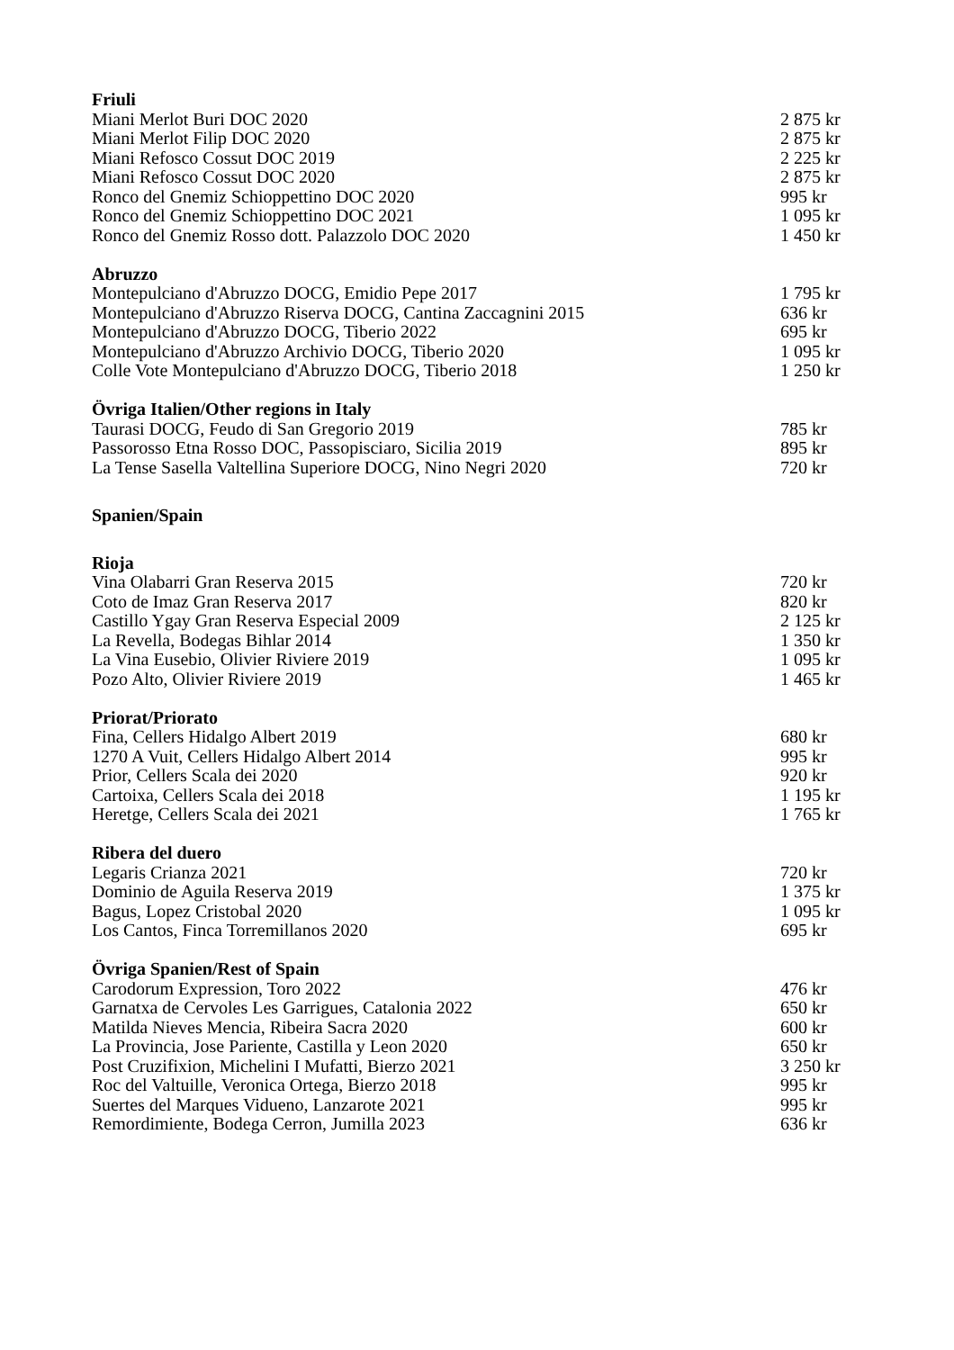Friuli
Miani Merlot Buri DOC 2020 2 875 kr
Miani Merlot Filip DOC 2020 2 875 kr
Miani Refosco Cossut DOC 2019 2 225 kr
Miani Refosco Cossut DOC 2020 2 875 kr
Ronco del Gnemiz Schioppettino DOC 2020 995 kr
Ronco del Gnemiz Schioppettino DOC 2021 1 095 kr
Ronco del Gnemiz Rosso dott. Palazzolo DOC 2020 1 450 kr
Abruzzo
Montepulciano d'Abruzzo DOCG, Emidio Pepe 2017 1 795 kr
Montepulciano d'Abruzzo Riserva DOCG, Cantina Zaccagnini 2015 636 kr
Montepulciano d'Abruzzo DOCG, Tiberio 2022 695 kr
Montepulciano d'Abruzzo Archivio DOCG, Tiberio 2020 1 095 kr
Colle Vote Montepulciano d'Abruzzo DOCG, Tiberio 2018 1 250 kr
Övriga Italien/Other regions in Italy
Taurasi DOCG, Feudo di San Gregorio 2019 785 kr
Passorosso Etna Rosso DOC, Passopisciaro, Sicilia 2019 895 kr
La Tense Sasella Valtellina Superiore DOCG, Nino Negri 2020 720 kr
Spanien/Spain
Rioja
Vina Olabarri Gran Reserva 2015 720 kr
Coto de Imaz Gran Reserva 2017 820 kr
Castillo Ygay Gran Reserva Especial 2009 2 125 kr
La Revella, Bodegas Bihlar 2014 1 350 kr
La Vina Eusebio, Olivier Riviere 2019 1 095 kr
Pozo Alto, Olivier Riviere 2019 1 465 kr
Priorat/Priorato
Fina, Cellers Hidalgo Albert 2019 680 kr
1270 A Vuit, Cellers Hidalgo Albert 2014 995 kr
Prior, Cellers Scala dei 2020 920 kr
Cartoixa, Cellers Scala dei 2018 1 195 kr
Heretge, Cellers Scala dei 2021 1 765 kr
Ribera del duero
Legaris Crianza 2021 720 kr
Dominio de Aguila Reserva 2019 1 375 kr
Bagus, Lopez Cristobal 2020 1 095 kr
Los Cantos, Finca Torremillanos 2020 695 kr
Övriga Spanien/Rest of Spain
Carodorum Expression, Toro 2022 476 kr
Garnatxa de Cervoles Les Garrigues, Catalonia 2022 650 kr
Matilda Nieves Mencia, Ribeira Sacra 2020 600 kr
La Provincia, Jose Pariente, Castilla y Leon 2020 650 kr
Post Cruzifixion, Michelini I Mufatti, Bierzo 2021 3 250 kr
Roc del Valtuille, Veronica Ortega, Bierzo 2018 995 kr
Suertes del Marques Vidueno, Lanzarote 2021 995 kr
Remordimiente, Bodega Cerron, Jumilla 2023 636 kr